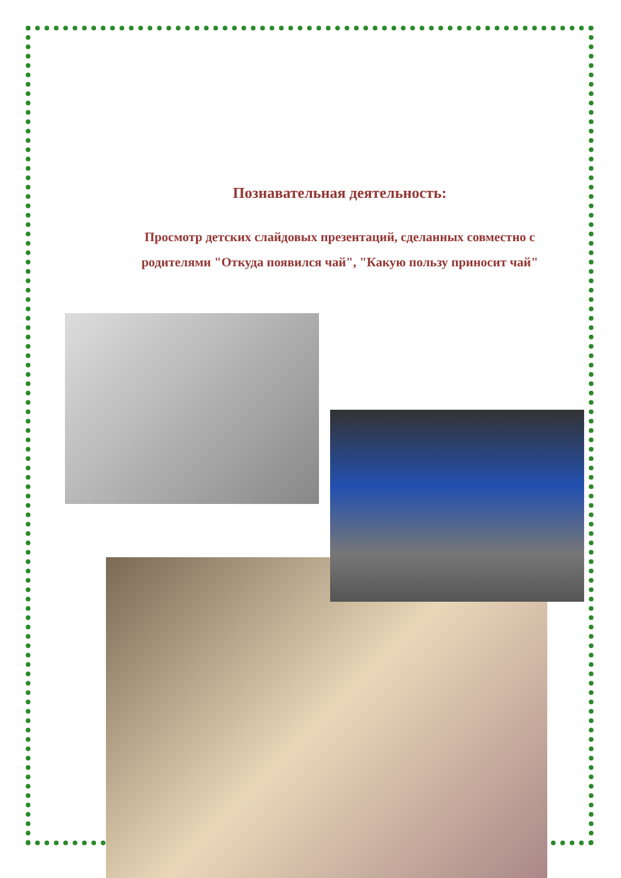Познавательная деятельность:
Просмотр детских слайдовых презентаций, сделанных совместно с
родителями "Откуда появился чай", "Какую пользу приносит чай"